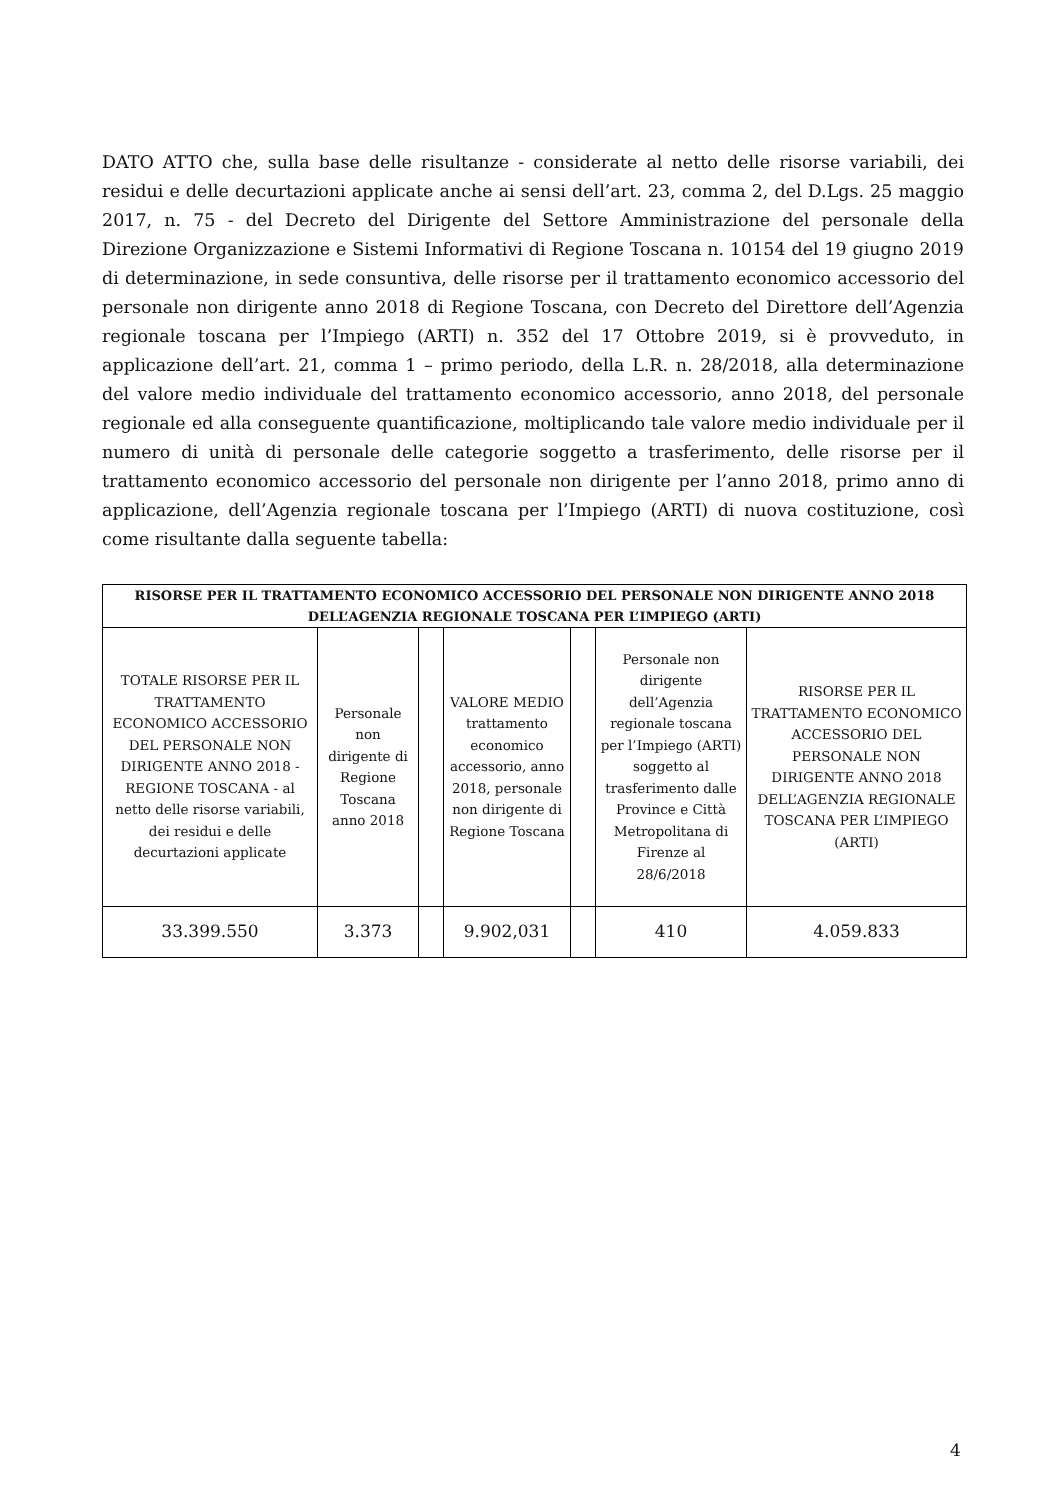DATO ATTO che, sulla base delle risultanze - considerate al netto delle risorse variabili, dei residui e delle decurtazioni applicate anche ai sensi dell’art. 23, comma 2, del D.Lgs. 25 maggio 2017, n. 75 - del Decreto del Dirigente del Settore Amministrazione del personale della Direzione Organizzazione e Sistemi Informativi di Regione Toscana n. 10154 del 19 giugno 2019 di determinazione, in sede consuntiva, delle risorse per il trattamento economico accessorio del personale non dirigente anno 2018 di Regione Toscana, con Decreto del Direttore dell’Agenzia regionale toscana per l’Impiego (ARTI) n. 352 del 17 Ottobre 2019, si è provveduto, in applicazione dell’art. 21, comma 1 – primo periodo, della L.R. n. 28/2018, alla determinazione del valore medio individuale del trattamento economico accessorio, anno 2018, del personale regionale ed alla conseguente quantificazione, moltiplicando tale valore medio individuale per il numero di unità di personale delle categorie soggetto a trasferimento, delle risorse per il trattamento economico accessorio del personale non dirigente per l’anno 2018, primo anno di applicazione, dell’Agenzia regionale toscana per l’Impiego (ARTI) di nuova costituzione, così come risultante dalla seguente tabella:
| RISORSE PER IL TRATTAMENTO ECONOMICO ACCESSORIO DEL PERSONALE NON DIRIGENTE ANNO 2018 DELL’AGENZIA REGIONALE TOSCANA PER L’IMPIEGO (ARTI) | | | | | | |
| --- | --- | --- | --- | --- | --- | --- |
| TOTALE RISORSE PER IL TRATTAMENTO ECONOMICO ACCESSORIO DEL PERSONALE NON DIRIGENTE ANNO 2018 - REGIONE TOSCANA - al netto delle risorse variabili, dei residui e delle decurtazioni applicate | Personale non dirigente di Regione Toscana anno 2018 | | VALORE MEDIO trattamento economico accessorio, anno 2018, personale non dirigente di Regione Toscana | | Personale non dirigente dell’Agenzia regionale toscana per l’Impiego (ARTI) soggetto al trasferimento dalle Province e Città Metropolitana di Firenze al 28/6/2018 | RISORSE PER IL TRATTAMENTO ECONOMICO ACCESSORIO DEL PERSONALE NON DIRIGENTE ANNO 2018 DELL’AGENZIA REGIONALE TOSCANA PER L’IMPIEGO (ARTI) |
| 33.399.550 | 3.373 | | 9.902,031 | | 410 | 4.059.833 |
4